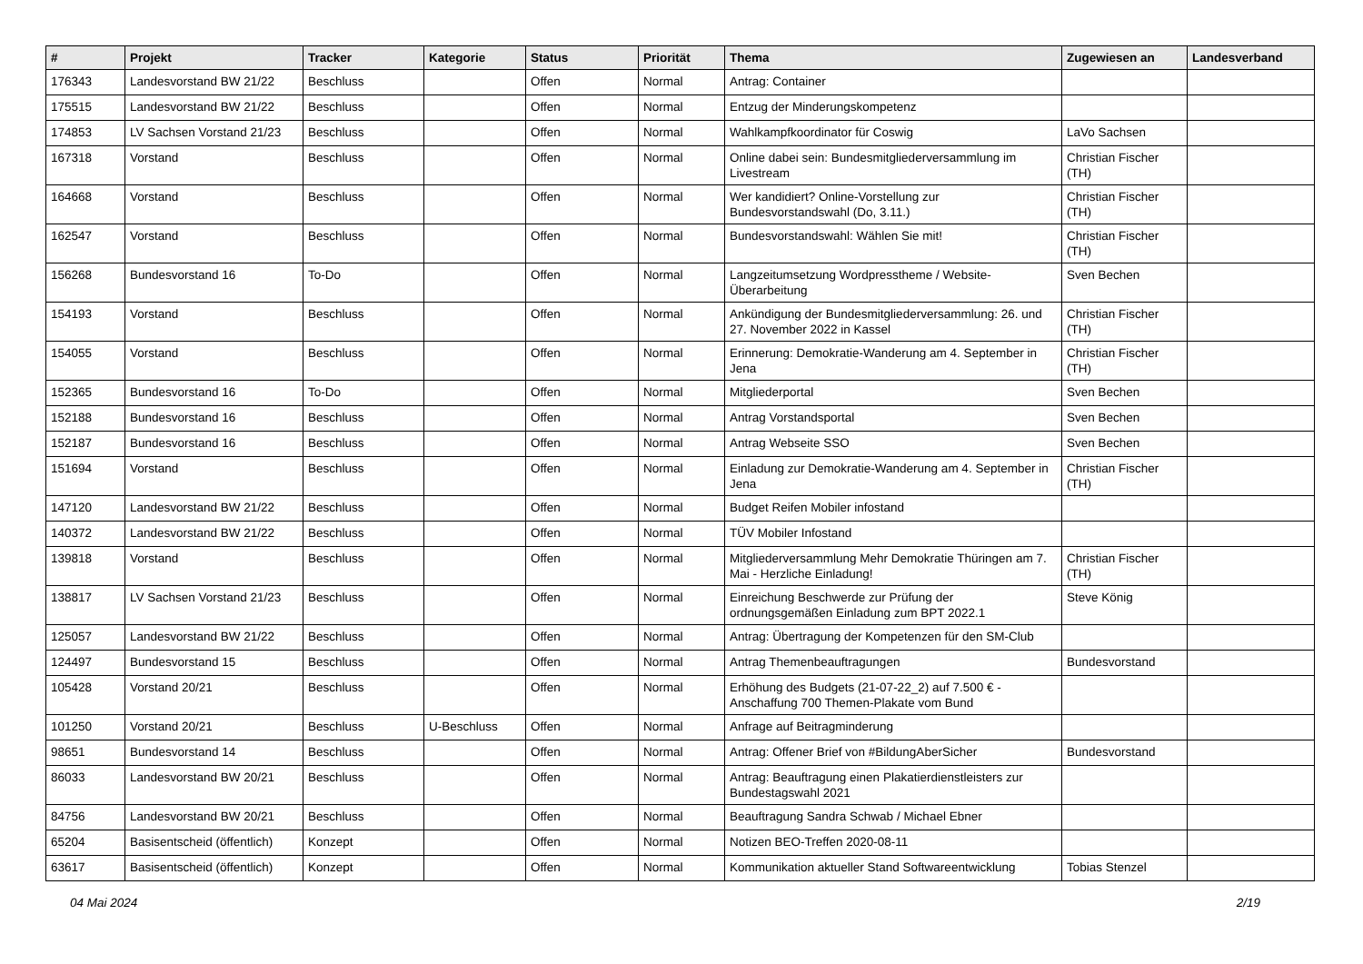| # | Projekt | Tracker | Kategorie | Status | Priorität | Thema | Zugewiesen an | Landesverband |
| --- | --- | --- | --- | --- | --- | --- | --- | --- |
| 176343 | Landesvorstand BW 21/22 | Beschluss | | Offen | Normal | Antrag: Container | | |
| 175515 | Landesvorstand BW 21/22 | Beschluss | | Offen | Normal | Entzug der Minderungskompetenz | | |
| 174853 | LV Sachsen Vorstand 21/23 | Beschluss | | Offen | Normal | Wahlkampfkoordinator für Coswig | LaVo Sachsen | |
| 167318 | Vorstand | Beschluss | | Offen | Normal | Online dabei sein: Bundesmitgliederversammlung im Livestream | Christian Fischer (TH) | |
| 164668 | Vorstand | Beschluss | | Offen | Normal | Wer kandidiert? Online-Vorstellung zur Bundesvorstandswahl (Do, 3.11.) | Christian Fischer (TH) | |
| 162547 | Vorstand | Beschluss | | Offen | Normal | Bundesvorstandswahl: Wählen Sie mit! | Christian Fischer (TH) | |
| 156268 | Bundesvorstand 16 | To-Do | | Offen | Normal | Langzeitumsetzung Wordpresstheme / Website-Überarbeitung | Sven Bechen | |
| 154193 | Vorstand | Beschluss | | Offen | Normal | Ankündigung der Bundesmitgliederversammlung: 26. und 27. November 2022 in Kassel | Christian Fischer (TH) | |
| 154055 | Vorstand | Beschluss | | Offen | Normal | Erinnerung: Demokratie-Wanderung am 4. September in Jena | Christian Fischer (TH) | |
| 152365 | Bundesvorstand 16 | To-Do | | Offen | Normal | Mitgliederportal | Sven Bechen | |
| 152188 | Bundesvorstand 16 | Beschluss | | Offen | Normal | Antrag Vorstandsportal | Sven Bechen | |
| 152187 | Bundesvorstand 16 | Beschluss | | Offen | Normal | Antrag Webseite SSO | Sven Bechen | |
| 151694 | Vorstand | Beschluss | | Offen | Normal | Einladung zur Demokratie-Wanderung am 4. September in Jena | Christian Fischer (TH) | |
| 147120 | Landesvorstand BW 21/22 | Beschluss | | Offen | Normal | Budget Reifen Mobiler infostand | | |
| 140372 | Landesvorstand BW 21/22 | Beschluss | | Offen | Normal | TÜV Mobiler Infostand | | |
| 139818 | Vorstand | Beschluss | | Offen | Normal | Mitgliederversammlung Mehr Demokratie Thüringen am 7. Mai - Herzliche Einladung! | Christian Fischer (TH) | |
| 138817 | LV Sachsen Vorstand 21/23 | Beschluss | | Offen | Normal | Einreichung Beschwerde zur Prüfung der ordnungsgemäßen Einladung zum BPT 2022.1 | Steve König | |
| 125057 | Landesvorstand BW 21/22 | Beschluss | | Offen | Normal | Antrag: Übertragung der Kompetenzen für den SM-Club | | |
| 124497 | Bundesvorstand 15 | Beschluss | | Offen | Normal | Antrag Themenbeauftragungen | Bundesvorstand | |
| 105428 | Vorstand 20/21 | Beschluss | | Offen | Normal | Erhöhung des Budgets (21-07-22_2) auf 7.500 € - Anschaffung 700 Themen-Plakate vom Bund | | |
| 101250 | Vorstand 20/21 | Beschluss | U-Beschluss | Offen | Normal | Anfrage auf Beitragminderung | | |
| 98651 | Bundesvorstand 14 | Beschluss | | Offen | Normal | Antrag: Offener Brief von #BildungAberSicher | Bundesvorstand | |
| 86033 | Landesvorstand BW 20/21 | Beschluss | | Offen | Normal | Antrag: Beauftragung einen Plakatierdienstleisters zur Bundestagswahl 2021 | | |
| 84756 | Landesvorstand BW 20/21 | Beschluss | | Offen | Normal | Beauftragung Sandra Schwab / Michael Ebner | | |
| 65204 | Basisentscheid (öffentlich) | Konzept | | Offen | Normal | Notizen BEO-Treffen 2020-08-11 | | |
| 63617 | Basisentscheid (öffentlich) | Konzept | | Offen | Normal | Kommunikation aktueller Stand Softwareentwicklung | Tobias Stenzel | |
04 Mai 2024 2/19